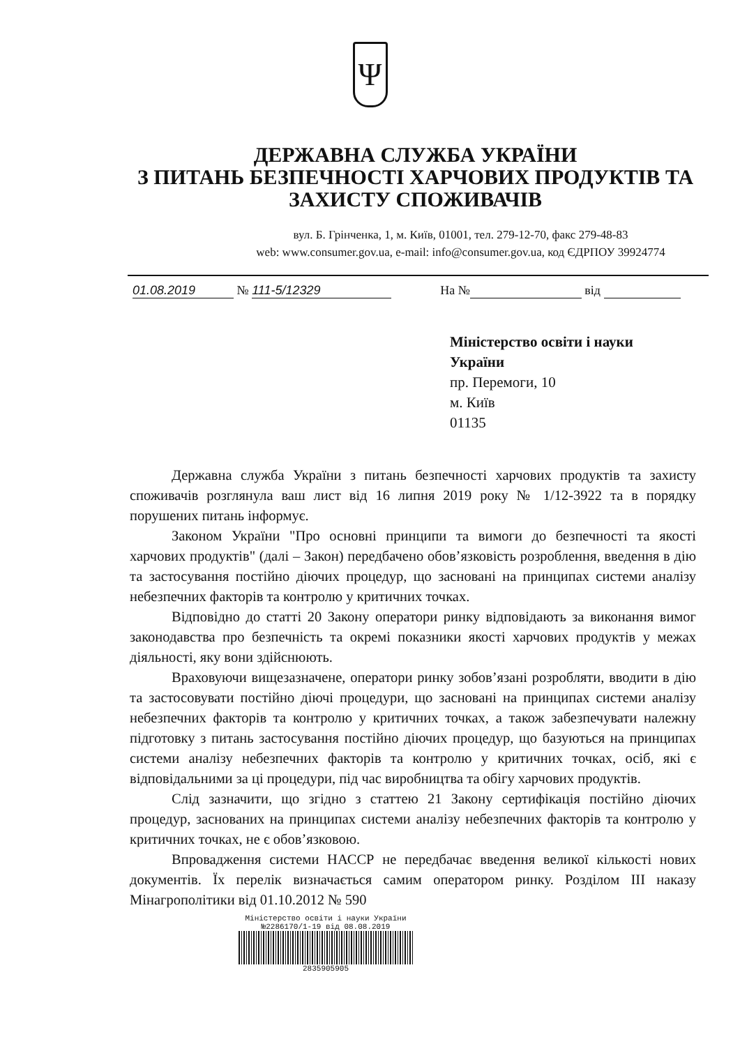Ψ
ДЕРЖАВНА СЛУЖБА УКРАЇНИ
З ПИТАНЬ БЕЗПЕЧНОСТІ ХАРЧОВИХ ПРОДУКТІВ ТА ЗАХИСТУ СПОЖИВАЧІВ
вул. Б. Грінченка, 1, м. Київ, 01001, тел. 279-12-70, факс 279-48-83
web: www.consumer.gov.ua, e-mail: info@consumer.gov.ua, код ЄДРПОУ 39924774
01.08.2019 № 111-5/12329 На № від
Міністерство освіти і науки
України
пр. Перемоги, 10
м. Київ
01135
Державна служба України з питань безпечності харчових продуктів та захисту споживачів розглянула ваш лист від 16 липня 2019 року № 1/12-3922 та в порядку порушених питань інформує.
Законом України "Про основні принципи та вимоги до безпечності та якості харчових продуктів" (далі – Закон) передбачено обов’язковість розроблення, введення в дію та застосування постійно діючих процедур, що засновані на принципах системи аналізу небезпечних факторів та контролю у критичних точках.
Відповідно до статті 20 Закону оператори ринку відповідають за виконання вимог законодавства про безпечність та окремі показники якості харчових продуктів у межах діяльності, яку вони здійснюють.
Враховуючи вищезазначене, оператори ринку зобов’язані розробляти, вводити в дію та застосовувати постійно діючі процедури, що засновані на принципах системи аналізу небезпечних факторів та контролю у критичних точках, а також забезпечувати належну підготовку з питань застосування постійно діючих процедур, що базуються на принципах системи аналізу небезпечних факторів та контролю у критичних точках, осіб, які є відповідальними за ці процедури, під час виробництва та обігу харчових продуктів.
Слід зазначити, що згідно з статтею 21 Закону сертифікація постійно діючих процедур, заснованих на принципах системи аналізу небезпечних факторів та контролю у критичних точках, не є обов’язковою.
Впровадження системи НАССР не передбачає введення великої кількості нових документів. Їх перелік визначається самим оператором ринку. Розділом ІІІ наказу Мінагрополітики від 01.10.2012 № 590
Міністерство освіти і науки України
№2286170/1-19 від 08.08.2019
2835905905